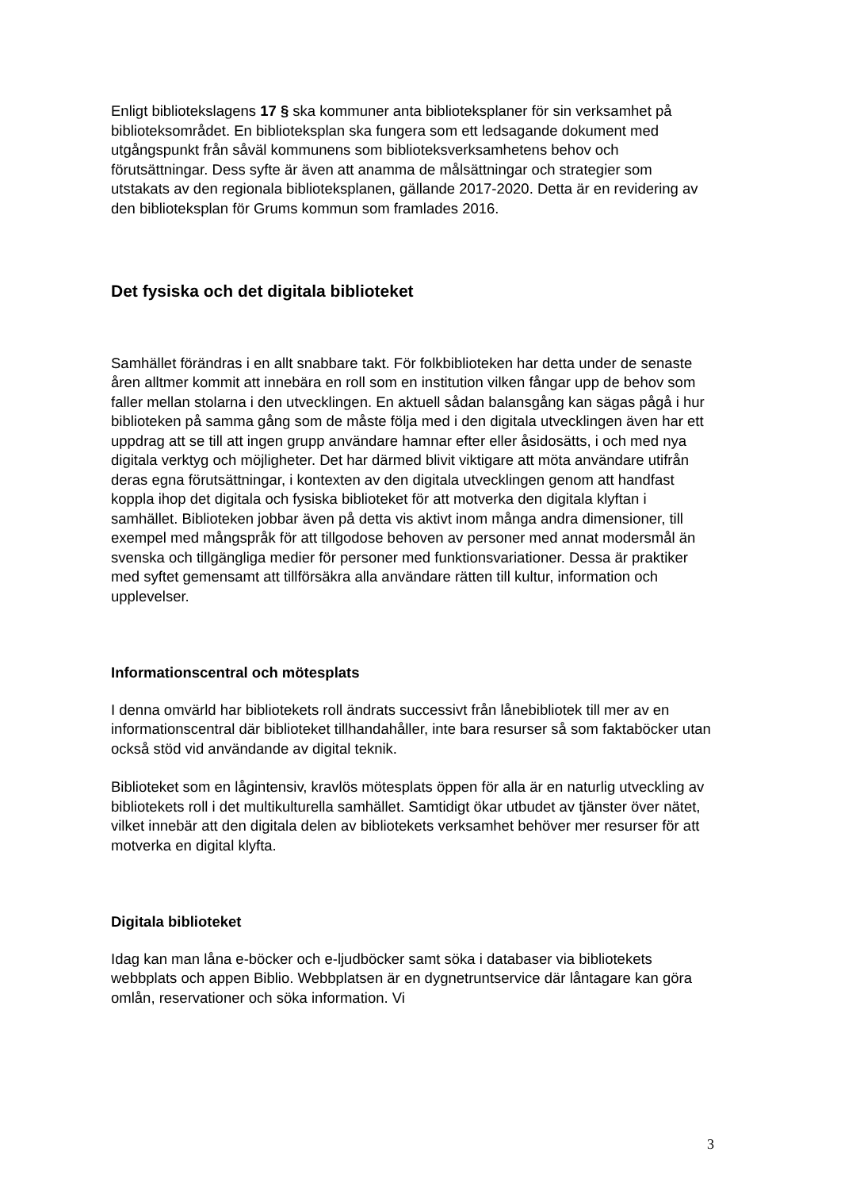Enligt bibliotekslagens 17 § ska kommuner anta biblioteksplaner för sin verksamhet på biblioteksområdet. En biblioteksplan ska fungera som ett ledsagande dokument med utgångspunkt från såväl kommunens som biblioteksverksamhetens behov och förutsättningar. Dess syfte är även att anamma de målsättningar och strategier som utstakats av den regionala biblioteksplanen, gällande 2017-2020. Detta är en revidering av den biblioteksplan för Grums kommun som framlades 2016.
Det fysiska och det digitala biblioteket
Samhället förändras i en allt snabbare takt. För folkbiblioteken har detta under de senaste åren alltmer kommit att innebära en roll som en institution vilken fångar upp de behov som faller mellan stolarna i den utvecklingen. En aktuell sådan balansgång kan sägas pågå i hur biblioteken på samma gång som de måste följa med i den digitala utvecklingen även har ett uppdrag att se till att ingen grupp användare hamnar efter eller åsidosätts, i och med nya digitala verktyg och möjligheter. Det har därmed blivit viktigare att möta användare utifrån deras egna förutsättningar, i kontexten av den digitala utvecklingen genom att handfast koppla ihop det digitala och fysiska biblioteket för att motverka den digitala klyftan i samhället. Biblioteken jobbar även på detta vis aktivt inom många andra dimensioner, till exempel med mångspråk för att tillgodose behoven av personer med annat modersmål än svenska och tillgängliga medier för personer med funktionsvariationer. Dessa är praktiker med syftet gemensamt att tillförsäkra alla användare rätten till kultur, information och upplevelser.
Informationscentral och mötesplats
I denna omvärld har bibliotekets roll ändrats successivt från lånebibliotek till mer av en informationscentral där biblioteket tillhandahåller, inte bara resurser så som faktaböcker utan också stöd vid användande av digital teknik.
Biblioteket som en lågintensiv, kravlös mötesplats öppen för alla är en naturlig utveckling av bibliotekets roll i det multikulturella samhället. Samtidigt ökar utbudet av tjänster över nätet, vilket innebär att den digitala delen av bibliotekets verksamhet behöver mer resurser för att motverka en digital klyfta.
Digitala biblioteket
Idag kan man låna e-böcker och e-ljudböcker samt söka i databaser via bibliotekets webbplats och appen Biblio. Webbplatsen är en dygnetruntservice där låntagare kan göra omlån, reservationer och söka information. Vi
3